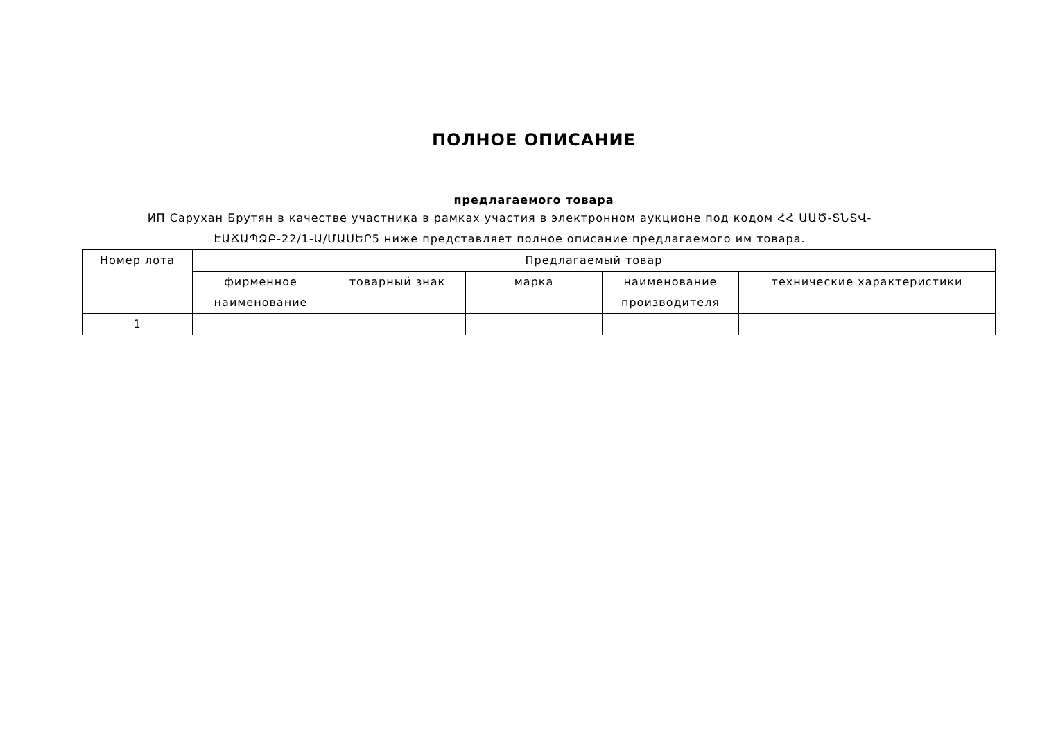ПОЛНОЕ ОПИСАНИЕ
предлагаемого товара
ИП Саруxан Брутян в качестве участника в рамках участия в электронном аукционе под кодом ՀՀ ԱԱԾ-ՏՆՏՎ-ԷԱՃԱՊՁԲ-22/1-Ա/ՄԱՍԵՐ5 ниже представляет полное описание предлагаемого им товара.
| Номер лота | Предлагаемый товар | | | | |
| | фирменное наименование | товарный знак | марка | наименование производителя | технические характеристики |
| 1 | | | | | |